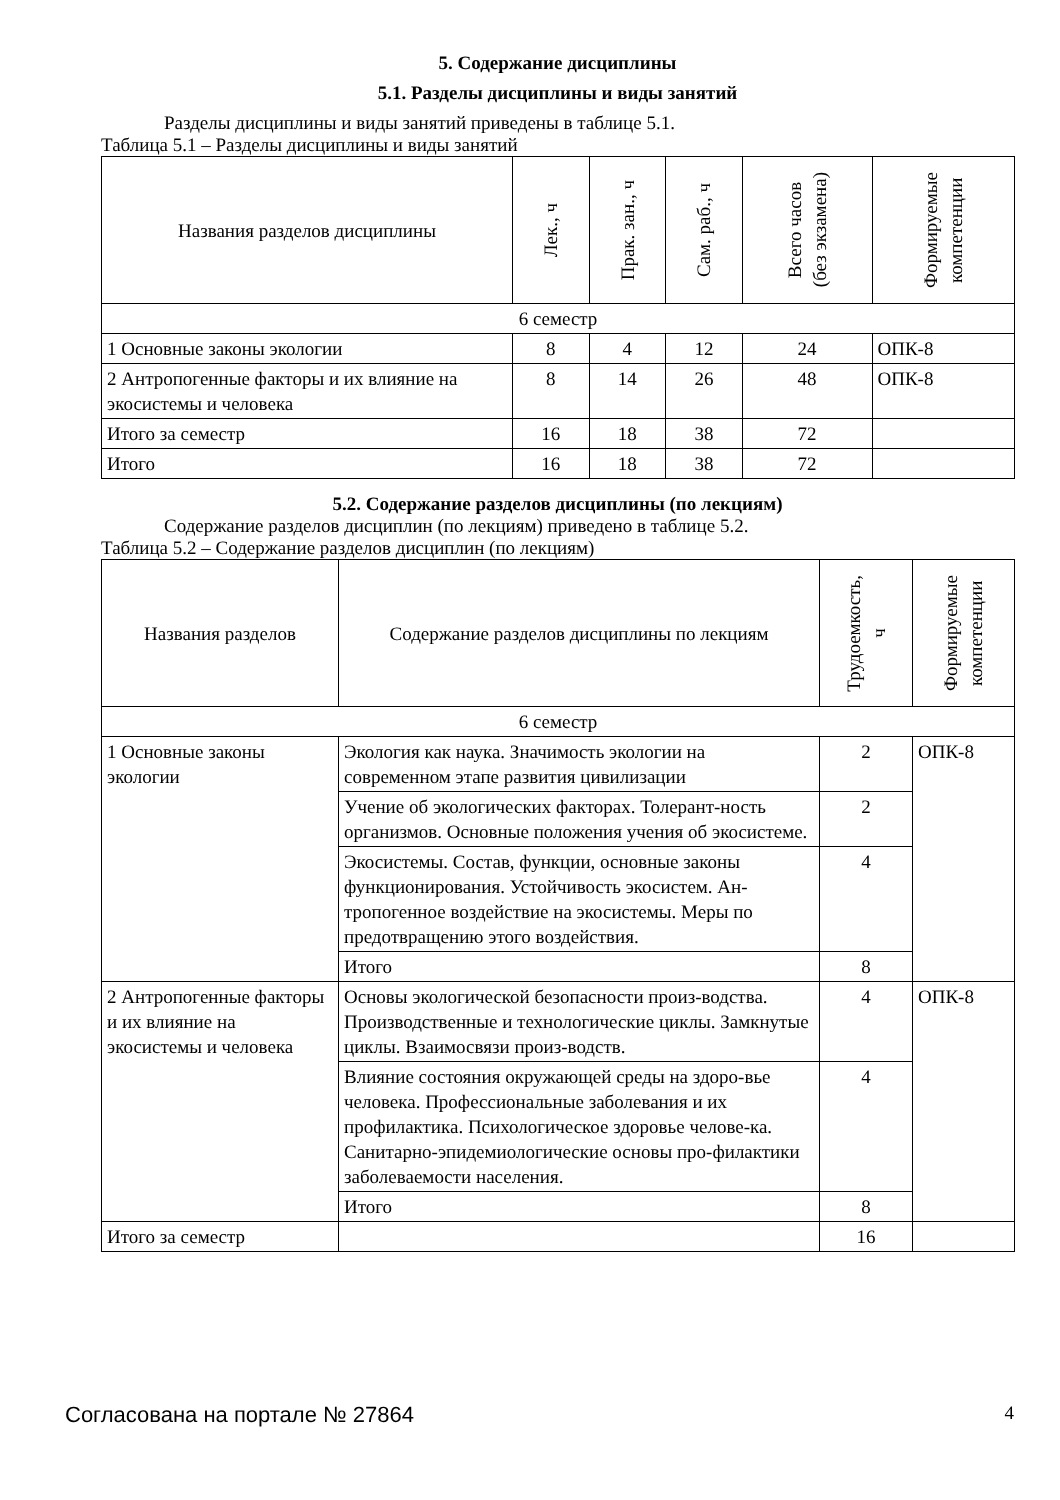5. Содержание дисциплины
5.1. Разделы дисциплины и виды занятий
Разделы дисциплины и виды занятий приведены в таблице 5.1.
Таблица 5.1 – Разделы дисциплины и виды занятий
| Названия разделов дисциплины | Лек., ч | Прак. зан., ч | Сам. раб., ч | Всего часов (без экзамена) | Формируемые компетенции |
| --- | --- | --- | --- | --- | --- |
| 6 семестр | | | | | |
| 1 Основные законы экологии | 8 | 4 | 12 | 24 | ОПК-8 |
| 2 Антропогенные факторы и их влияние на экосистемы и человека | 8 | 14 | 26 | 48 | ОПК-8 |
| Итого за семестр | 16 | 18 | 38 | 72 | |
| Итого | 16 | 18 | 38 | 72 | |
5.2. Содержание разделов дисциплины (по лекциям)
Содержание разделов дисциплин (по лекциям) приведено в таблице 5.2.
Таблица 5.2 – Содержание разделов дисциплин (по лекциям)
| Названия разделов | Содержание разделов дисциплины по лекциям | Трудоемкость, ч | Формируемые компетенции |
| --- | --- | --- | --- |
| 6 семестр | | | |
| 1 Основные законы экологии | Экология как наука. Значимость экологии на современном этапе развития цивилизации | 2 | ОПК-8 |
| | Учение об экологических факторах. Толерант-ность организмов. Основные положения учения об экосистеме. | 2 | |
| | Экосистемы. Состав, функции, основные законы функционирования. Устойчивость экосистем. Ан-тропогенное воздействие на экосистемы. Меры по предотвращению этого воздействия. | 4 | |
| | Итого | 8 | |
| 2 Антропогенные факторы и их влияние на экосистемы и человека | Основы экологической безопасности произ-водства. Производственные и технологические циклы. Замкнутые циклы. Взаимосвязи произ-водств. | 4 | ОПК-8 |
| | Влияние состояния окружающей среды на здоро-вье человека. Профессиональные заболевания и их профилактика. Психологическое здоровье челове-ка. Санитарно-эпидемиологические основы про-филактики заболеваемости населения. | 4 | |
| | Итого | 8 | |
| Итого за семестр | | 16 | |
Согласована на портале № 27864 4